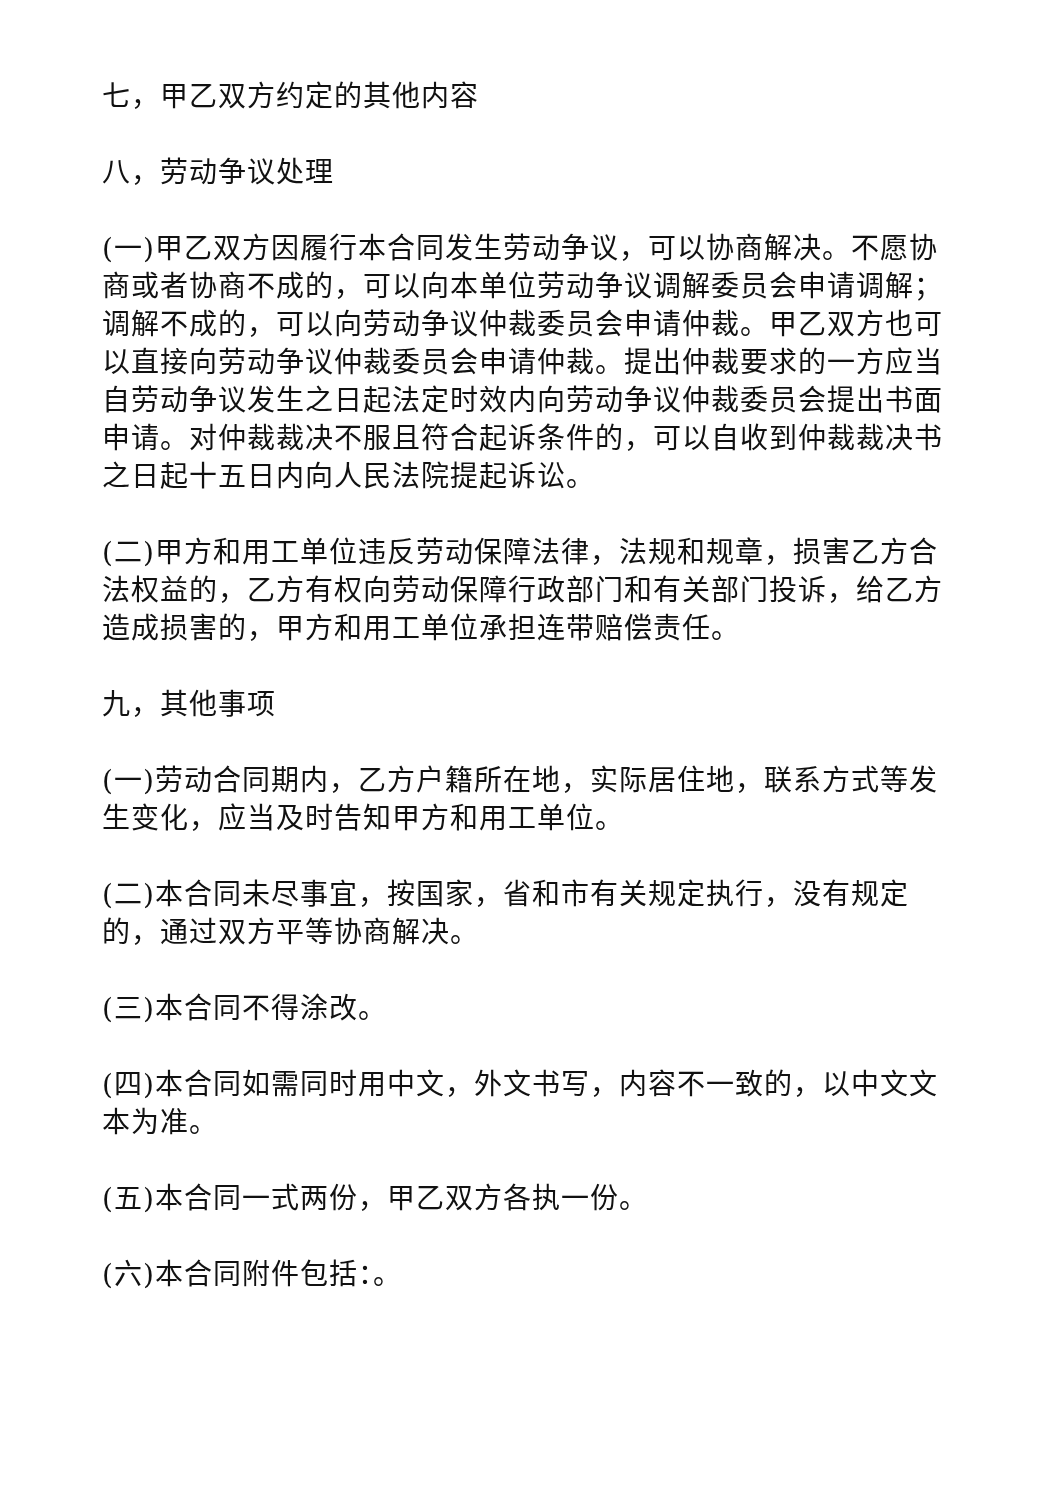七，甲乙双方约定的其他内容
八，劳动争议处理
(一)甲乙双方因履行本合同发生劳动争议，可以协商解决。不愿协商或者协商不成的，可以向本单位劳动争议调解委员会申请调解；调解不成的，可以向劳动争议仲裁委员会申请仲裁。甲乙双方也可以直接向劳动争议仲裁委员会申请仲裁。提出仲裁要求的一方应当自劳动争议发生之日起法定时效内向劳动争议仲裁委员会提出书面申请。对仲裁裁决不服且符合起诉条件的，可以自收到仲裁裁决书之日起十五日内向人民法院提起诉讼。
(二)甲方和用工单位违反劳动保障法律，法规和规章，损害乙方合法权益的，乙方有权向劳动保障行政部门和有关部门投诉，给乙方造成损害的，甲方和用工单位承担连带赔偿责任。
九，其他事项
(一)劳动合同期内，乙方户籍所在地，实际居住地，联系方式等发生变化，应当及时告知甲方和用工单位。
(二)本合同未尽事宜，按国家，省和市有关规定执行，没有规定的，通过双方平等协商解决。
(三)本合同不得涂改。
(四)本合同如需同时用中文，外文书写，内容不一致的，以中文文本为准。
(五)本合同一式两份，甲乙双方各执一份。
(六)本合同附件包括：。